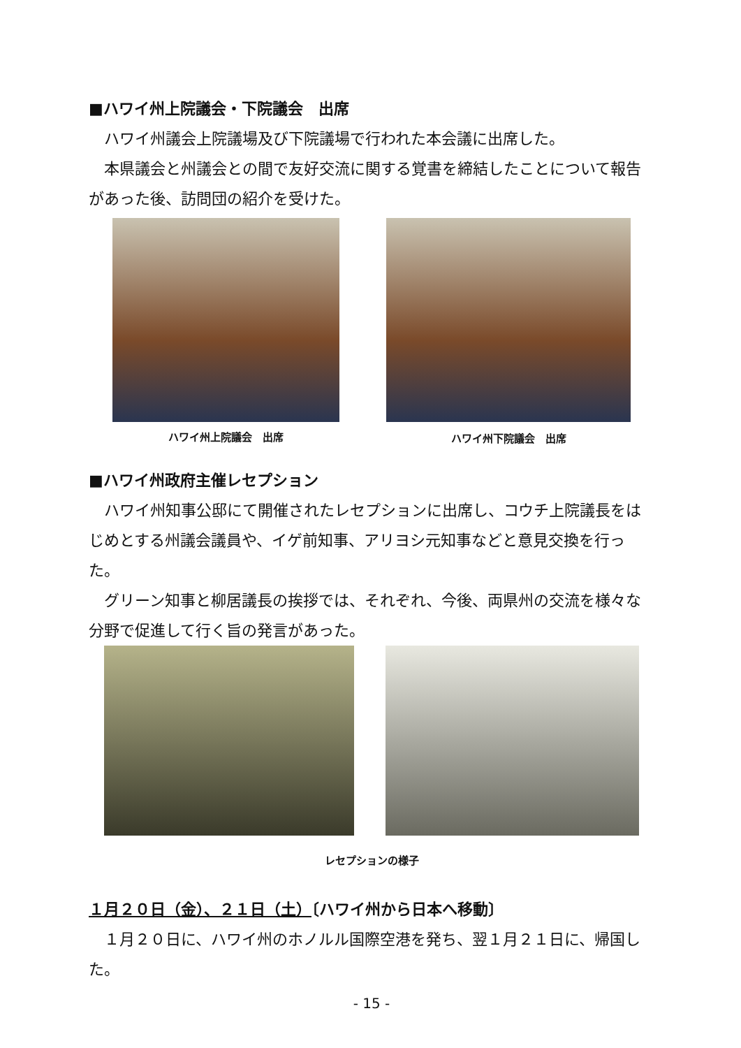■ハワイ州上院議会・下院議会　出席
　ハワイ州議会上院議場及び下院議場で行われた本会議に出席した。
　本県議会と州議会との間で友好交流に関する覚書を締結したことについて報告があった後、訪問団の紹介を受けた。
ハワイ州上院議会　出席 ハワイ州下院議会　出席
■ハワイ州政府主催レセプション
　ハワイ州知事公邸にて開催されたレセプションに出席し、コウチ上院議長をはじめとする州議会議員や、イゲ前知事、アリヨシ元知事などと意見交換を行った。
　グリーン知事と柳居議長の挨拶では、それぞれ、今後、両県州の交流を様々な分野で促進して行く旨の発言があった。
レセプションの様子
１月２０日（金）、２１日（土）〔ハワイ州から日本へ移動〕
　１月２０日に、ハワイ州のホノルル国際空港を発ち、翌１月２１日に、帰国した。
- 15 -